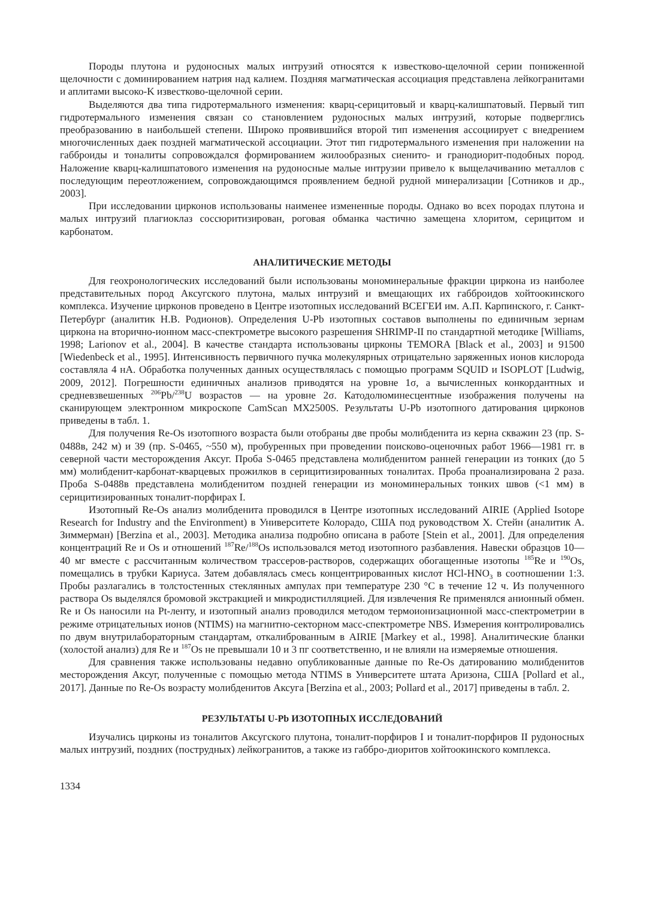Породы плутона и рудоносных малых интрузий относятся к известково-щелочной серии пониженной щелочности с доминированием натрия над калием. Поздняя магматическая ассоциация представлена лейкогранитами и аплитами высоко-K известково-щелочной серии.
Выделяются два типа гидротермального изменения: кварц-серицитовый и кварц-калишпатовый. Первый тип гидротермального изменения связан со становлением рудоносных малых интрузий, которые подверглись преобразованию в наибольшей степени. Широко проявившийся второй тип изменения ассоциирует с внедрением многочисленных даек поздней магматической ассоциации. Этот тип гидротермального изменения при наложении на габброиды и тоналиты сопровождался формированием жилообразных сиенито- и гранодиорит-подобных пород. Наложение кварц-калишпатового изменения на рудоносные малые интрузии привело к выщелачиванию металлов с последующим переотложением, сопровождающимся проявлением бедной рудной минерализации [Сотников и др., 2003].
При исследовании цирконов использованы наименее измененные породы. Однако во всех породах плутона и малых интрузий плагиоклаз соссюритизирован, роговая обманка частично замещена хлоритом, серицитом и карбонатом.
АНАЛИТИЧЕСКИЕ МЕТОДЫ
Для геохронологических исследований были использованы мономинеральные фракции циркона из наиболее представительных пород Аксугского плутона, малых интрузий и вмещающих их габброидов хойтоокинского комплекса. Изучение цирконов проведено в Центре изотопных исследований ВСЕГЕИ им. А.П. Карпинского, г. Санкт-Петербург (аналитик Н.В. Родионов). Определения U-Pb изотопных составов выполнены по единичным зернам циркона на вторично-ионном масс-спектрометре высокого разрешения SHRIMP-II по стандартной методике [Williams, 1998; Larionov et al., 2004]. В качестве стандарта использованы цирконы TEMORA [Black et al., 2003] и 91500 [Wiedenbeck et al., 1995]. Интенсивность первичного пучка молекулярных отрицательно заряженных ионов кислорода составляла 4 нА. Обработка полученных данных осуществлялась с помощью программ SQUID и ISOPLOT [Ludwig, 2009, 2012]. Погрешности единичных анализов приводятся на уровне 1σ, а вычисленных конкордантных и средневзвешенных <sup>206</sup>Pb/<sup>238</sup>U возрастов — на уровне 2σ. Катодолюминесцентные изображения получены на сканирующем электронном микроскопе CamScan MX2500S. Результаты U-Pb изотопного датирования цирконов приведены в табл. 1.
Для получения Re-Os изотопного возраста были отобраны две пробы молибденита из керна скважин 23 (пр. S-0488в, 242 м) и 39 (пр. S-0465, ~550 м), пробуренных при проведении поисково-оценочных работ 1966—1981 гг. в северной части месторождения Аксуг. Проба S-0465 представлена молибденитом ранней генерации из тонких (до 5 мм) молибденит-карбонат-кварцевых прожилков в серицитизированных тоналитах. Проба проанализирована 2 раза. Проба S-0488в представлена молибденитом поздней генерации из мономинеральных тонких швов (<1 мм) в серицитизированных тоналит-порфирах I.
Изотопный Re-Os анализ молибденита проводился в Центре изотопных исследований AIRIE (Applied Isotope Research for Industry and the Environment) в Университете Колорадо, США под руководством Х. Стейн (аналитик А. Зиммерман) [Berzina et al., 2003]. Методика анализа подробно описана в работе [Stein et al., 2001]. Для определения концентраций Re и Os и отношений <sup>187</sup>Re/<sup>188</sup>Os использовался метод изотопного разбавления. Навески образцов 10—40 мг вместе с рассчитанным количеством трассеров-растворов, содержащих обогащенные изотопы <sup>185</sup>Re и <sup>190</sup>Os, помещались в трубки Кариуса. Затем добавлялась смесь концентрированных кислот HCl-HNO<sub>3</sub> в соотношении 1:3. Пробы разлагались в толстостенных стеклянных ампулах при температуре 230 °С в течение 12 ч. Из полученного раствора Os выделялся бромовой экстракцией и микродистилляцией. Для извлечения Re применялся анионный обмен. Re и Os наносили на Pt-ленту, и изотопный анализ проводился методом термоионизационной масс-спектрометрии в режиме отрицательных ионов (NTIMS) на магнитно-секторном масс-спектрометре NBS. Измерения контролировались по двум внутрилабораторным стандартам, откалиброванным в AIRIE [Markey et al., 1998]. Аналитические бланки (холостой анализ) для Re и <sup>187</sup>Os не превышали 10 и 3 пг соответственно, и не влияли на измеряемые отношения.
Для сравнения также использованы недавно опубликованные данные по Re-Os датированию молибденитов месторождения Аксуг, полученные с помощью метода NTIMS в Университете штата Аризона, США [Pollard et al., 2017]. Данные по Re-Os возрасту молибденитов Аксуга [Berzina et al., 2003; Pollard et al., 2017] приведены в табл. 2.
РЕЗУЛЬТАТЫ U-Pb ИЗОТОПНЫХ ИССЛЕДОВАНИЙ
Изучались цирконы из тоналитов Аксугского плутона, тоналит-порфиров I и тоналит-порфиров II рудоносных малых интрузий, поздних (пострудных) лейкогранитов, а также из габбро-диоритов хойтоокинского комплекса.
1334